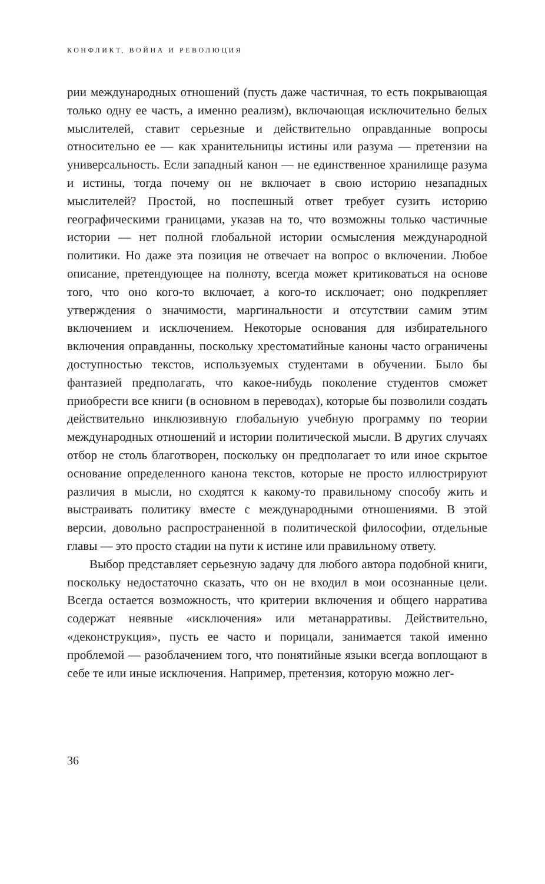КОНФЛИКТ, ВОЙНА И РЕВОЛЮЦИЯ
рии международных отношений (пусть даже частичная, то есть покрывающая только одну ее часть, а именно реализм), включающая исключительно белых мыслителей, ставит серьезные и действительно оправданные вопросы относительно ее — как хранительницы истины или разума — претензии на универсальность. Если западный канон — не единственное хранилище разума и истины, тогда почему он не включает в свою историю незападных мыслителей? Простой, но поспешный ответ требует сузить историю географическими границами, указав на то, что возможны только частичные истории — нет полной глобальной истории осмысления международной политики. Но даже эта позиция не отвечает на вопрос о включении. Любое описание, претендующее на полноту, всегда может критиковаться на основе того, что оно кого-то включает, а кого-то исключает; оно подкрепляет утверждения о значимости, маргинальности и отсутствии самим этим включением и исключением. Некоторые основания для избирательного включения оправданны, поскольку хрестоматийные каноны часто ограничены доступностью текстов, используемых студентами в обучении. Было бы фантазией предполагать, что какое-нибудь поколение студентов сможет приобрести все книги (в основном в переводах), которые бы позволили создать действительно инклюзивную глобальную учебную программу по теории международных отношений и истории политической мысли. В других случаях отбор не столь благотворен, поскольку он предполагает то или иное скрытое основание определенного канона текстов, которые не просто иллюстрируют различия в мысли, но сходятся к какому-то правильному способу жить и выстраивать политику вместе с международными отношениями. В этой версии, довольно распространенной в политической философии, отдельные главы — это просто стадии на пути к истине или правильному ответу.
Выбор представляет серьезную задачу для любого автора подобной книги, поскольку недостаточно сказать, что он не входил в мои осознанные цели. Всегда остается возможность, что критерии включения и общего нарратива содержат неявные «исключения» или метанарративы. Действительно, «деконструкция», пусть ее часто и порицали, занимается такой именно проблемой — разоблачением того, что понятийные языки всегда воплощают в себе те или иные исключения. Например, претензия, которую можно лег-
36